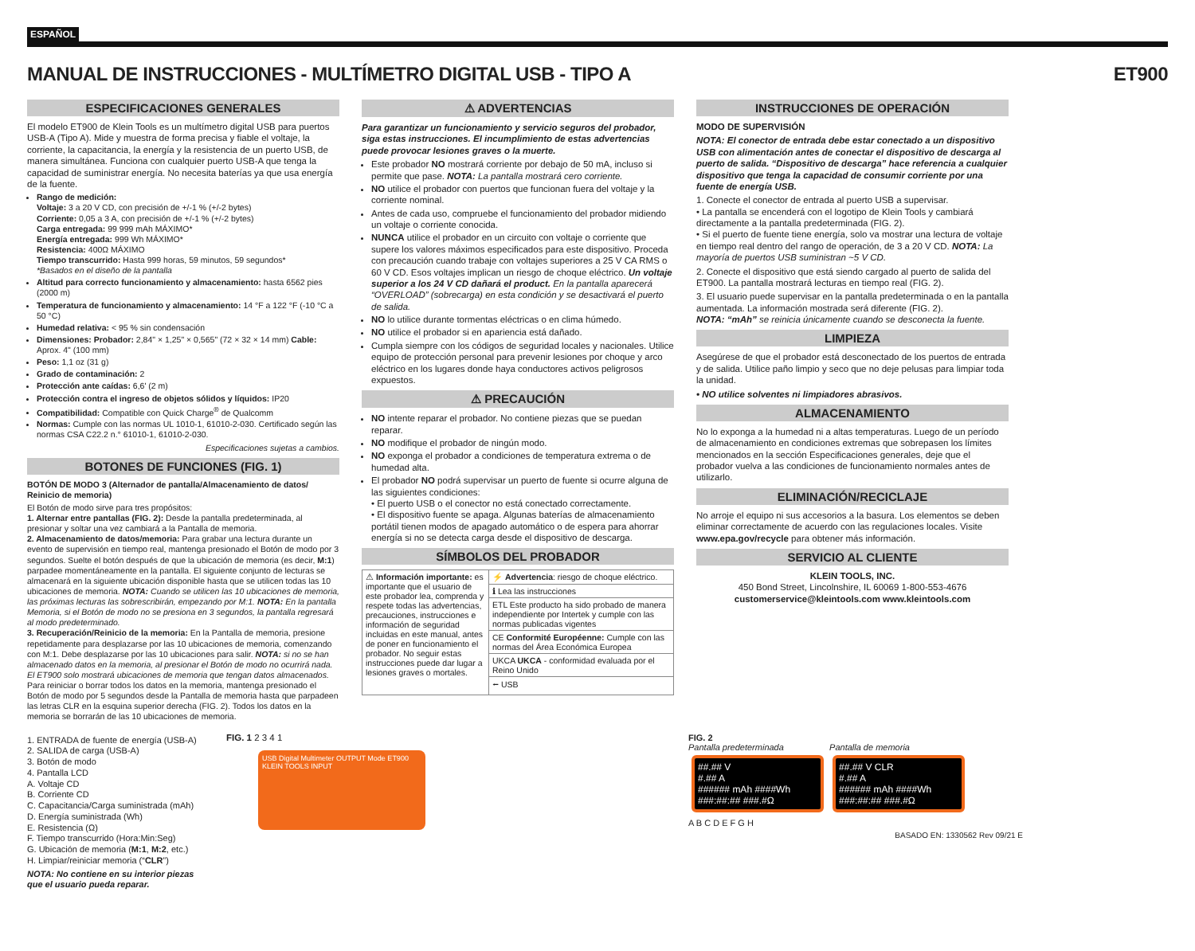ESPAÑOL
MANUAL DE INSTRUCCIONES - MULTÍMETRO DIGITAL USB - TIPO A
ET900
ESPECIFICACIONES GENERALES
El modelo ET900 de Klein Tools es un multímetro digital USB para puertos USB-A (Tipo A). Mide y muestra de forma precisa y fiable el voltaje, la corriente, la capacitancia, la energía y la resistencia de un puerto USB, de manera simultánea. Funciona con cualquier puerto USB-A que tenga la capacidad de suministrar energía. No necesita baterías ya que usa energía de la fuente.
Rango de medición:
Voltaje: 3 a 20 V CD, con precisión de +/-1 % (+/-2 bytes)
Corriente: 0,05 a 3 A, con precisión de +/-1 % (+/-2 bytes)
Carga entregada: 99 999 mAh MÁXIMO*
Energía entregada: 999 Wh MÁXIMO*
Resistencia: 400Ω MÁXIMO
Tiempo transcurrido: Hasta 999 horas, 59 minutos, 59 segundos*
*Basados en el diseño de la pantalla
Altitud para correcto funcionamiento y almacenamiento: hasta 6562 pies (2000 m)
Temperatura de funcionamiento y almacenamiento: 14 °F a 122 °F (-10 °C a 50 °C)
Humedad relativa: < 95 % sin condensación
Dimensiones: Probador: 2,84" × 1,25" × 0,565" (72 × 32 × 14 mm) Cable: Aprox. 4" (100 mm)
Peso: 1,1 oz (31 g)
Grado de contaminación: 2
Protección ante caídas: 6,6' (2 m)
Protección contra el ingreso de objetos sólidos y líquidos: IP20
Compatibilidad: Compatible con Quick Charge<sup>®</sup> de Qualcomm
Normas: Cumple con las normas UL 1010-1, 61010-2-030. Certificado según las normas CSA C22.2 n.° 61010-1, 61010-2-030.
Especificaciones sujetas a cambios.
BOTONES DE FUNCIONES (FIG. 1)
BOTÓN DE MODO 3 (Alternador de pantalla/Almacenamiento de datos/ Reinicio de memoria)
El Botón de modo sirve para tres propósitos:
1. Alternar entre pantallas (FIG. 2): Desde la pantalla predeterminada, al presionar y soltar una vez cambiará a la Pantalla de memoria.
2. Almacenamiento de datos/memoria: Para grabar una lectura durante un evento de supervisión en tiempo real, mantenga presionado el Botón de modo por 3 segundos. Suelte el botón después de que la ubicación de memoria (es decir, M:1) parpadee momentáneamente en la pantalla. El siguiente conjunto de lecturas se almacenará en la siguiente ubicación disponible hasta que se utilicen todas las 10 ubicaciones de memoria. NOTA: Cuando se utilicen las 10 ubicaciones de memoria, las próximas lecturas las sobrescribirán, empezando por M:1. NOTA: En la pantalla Memoria, si el Botón de modo no se presiona en 3 segundos, la pantalla regresará al modo predeterminado.
3. Recuperación/Reinicio de la memoria: En la Pantalla de memoria, presione repetidamente para desplazarse por las 10 ubicaciones de memoria, comenzando con M:1. Debe desplazarse por las 10 ubicaciones para salir. NOTA: si no se han almacenado datos en la memoria, al presionar el Botón de modo no ocurrirá nada. El ET900 solo mostrará ubicaciones de memoria que tengan datos almacenados.
Para reiniciar o borrar todos los datos en la memoria, mantenga presionado el Botón de modo por 5 segundos desde la Pantalla de memoria hasta que parpadeen las letras CLR en la esquina superior derecha (FIG. 2). Todos los datos en la memoria se borrarán de las 10 ubicaciones de memoria.
⚠ ADVERTENCIAS
Para garantizar un funcionamiento y servicio seguros del probador, siga estas instrucciones. El incumplimiento de estas advertencias puede provocar lesiones graves o la muerte.
Este probador NO mostrará corriente por debajo de 50 mA, incluso si permite que pase. NOTA: La pantalla mostrará cero corriente.
NO utilice el probador con puertos que funcionan fuera del voltaje y la corriente nominal.
Antes de cada uso, compruebe el funcionamiento del probador midiendo un voltaje o corriente conocida.
NUNCA utilice el probador en un circuito con voltaje o corriente que supere los valores máximos especificados para este dispositivo. Proceda con precaución cuando trabaje con voltajes superiores a 25 V CA RMS o 60 V CD. Esos voltajes implican un riesgo de choque eléctrico. Un voltaje superior a los 24 V CD dañará el product. En la pantalla aparecerá “OVERLOAD” (sobrecarga) en esta condición y se desactivará el puerto de salida.
NO lo utilice durante tormentas eléctricas o en clima húmedo.
NO utilice el probador si en apariencia está dañado.
Cumpla siempre con los códigos de seguridad locales y nacionales. Utilice equipo de protección personal para prevenir lesiones por choque y arco eléctrico en los lugares donde haya conductores activos peligrosos expuestos.
⚠ PRECAUCIÓN
NO intente reparar el probador. No contiene piezas que se puedan reparar.
NO modifique el probador de ningún modo.
NO exponga el probador a condiciones de temperatura extrema o de humedad alta.
El probador NO podrá supervisar un puerto de fuente si ocurre alguna de las siguientes condiciones:
• El puerto USB o el conector no está conectado correctamente.
• El dispositivo fuente se apaga. Algunas baterías de almacenamiento portátil tienen modos de apagado automático o de espera para ahorrar energía si no se detecta carga desde el dispositivo de descarga.
SÍMBOLOS DEL PROBADOR
| ⚠ Información importante: es importante que el usuario de este probador lea, comprenda y respete todas las advertencias, precauciones, instrucciones e información de seguridad incluidas en este manual, antes de poner en funcionamiento el probador. No seguir estas instrucciones puede dar lugar a lesiones graves o mortales. | ⚡ Advertencia : riesgo de choque eléctrico. |
| | ℹ Lea las instrucciones |
| | ETL Este producto ha sido probado de manera independiente por Intertek y cumple con las normas publicadas vigentes |
| | CE Conformité Européenne: Cumple con las normas del Área Económica Europea |
| | UKCA UKCA - conformidad evaluada por el Reino Unido |
| | ⭠ USB |
INSTRUCCIONES DE OPERACIÓN
MODO DE SUPERVISIÓN
NOTA: El conector de entrada debe estar conectado a un dispositivo USB con alimentación antes de conectar el dispositivo de descarga al puerto de salida. “Dispositivo de descarga” hace referencia a cualquier dispositivo que tenga la capacidad de consumir corriente por una fuente de energía USB.
1. Conecte el conector de entrada al puerto USB a supervisar.
• La pantalla se encenderá con el logotipo de Klein Tools y cambiará directamente a la pantalla predeterminada (FIG. 2).
• Si el puerto de fuente tiene energía, solo va mostrar una lectura de voltaje en tiempo real dentro del rango de operación, de 3 a 20 V CD. NOTA: La mayoría de puertos USB suministran ~5 V CD.
2. Conecte el dispositivo que está siendo cargado al puerto de salida del ET900. La pantalla mostrará lecturas en tiempo real (FIG. 2).
3. El usuario puede supervisar en la pantalla predeterminada o en la pantalla aumentada. La información mostrada será diferente (FIG. 2).
NOTA: “mAh” se reinicia únicamente cuando se desconecta la fuente.
LIMPIEZA
Asegúrese de que el probador está desconectado de los puertos de entrada y de salida. Utilice paño limpio y seco que no deje pelusas para limpiar toda la unidad.
• NO utilice solventes ni limpiadores abrasivos.
ALMACENAMIENTO
No lo exponga a la humedad ni a altas temperaturas. Luego de un período de almacenamiento en condiciones extremas que sobrepasen los límites mencionados en la sección Especificaciones generales, deje que el probador vuelva a las condiciones de funcionamiento normales antes de utilizarlo.
ELIMINACIÓN/RECICLAJE
No arroje el equipo ni sus accesorios a la basura. Los elementos se deben eliminar correctamente de acuerdo con las regulaciones locales. Visite www.epa.gov/recycle para obtener más información.
SERVICIO AL CLIENTE
KLEIN TOOLS, INC.
450 Bond Street, Lincolnshire, IL 60069 1-800-553-4676
customerservice@kleintools.com www.kleintools.com
1. ENTRADA de fuente de energía (USB-A)
2. SALIDA de carga (USB-A)
3. Botón de modo
4. Pantalla LCD
A. Voltaje CD
B. Corriente CD
C. Capacitancia/Carga suministrada (mAh)
D. Energía suministrada (Wh)
E. Resistencia (Ω)
F. Tiempo transcurrido (Hora:Min:Seg)
G. Ubicación de memoria (M:1, M:2, etc.)
H. Limpiar/reiniciar memoria (“CLR”)
NOTA: No contiene en su interior piezas que el usuario pueda reparar.
FIG. 1 2 3 4 1
USB Digital Multimeter OUTPUT Mode ET900 KLEIN TOOLS INPUT
FIG. 2
Pantalla predeterminada
##.## V
#.## A
###### mAh ####Wh
###:##:## ###.#Ω
Pantalla de memoria
##.## V CLR
#.## A
###### mAh ####Wh
###:##:## ###.#Ω
A B C D E F G H
BASADO EN: 1330562 Rev 09/21 E